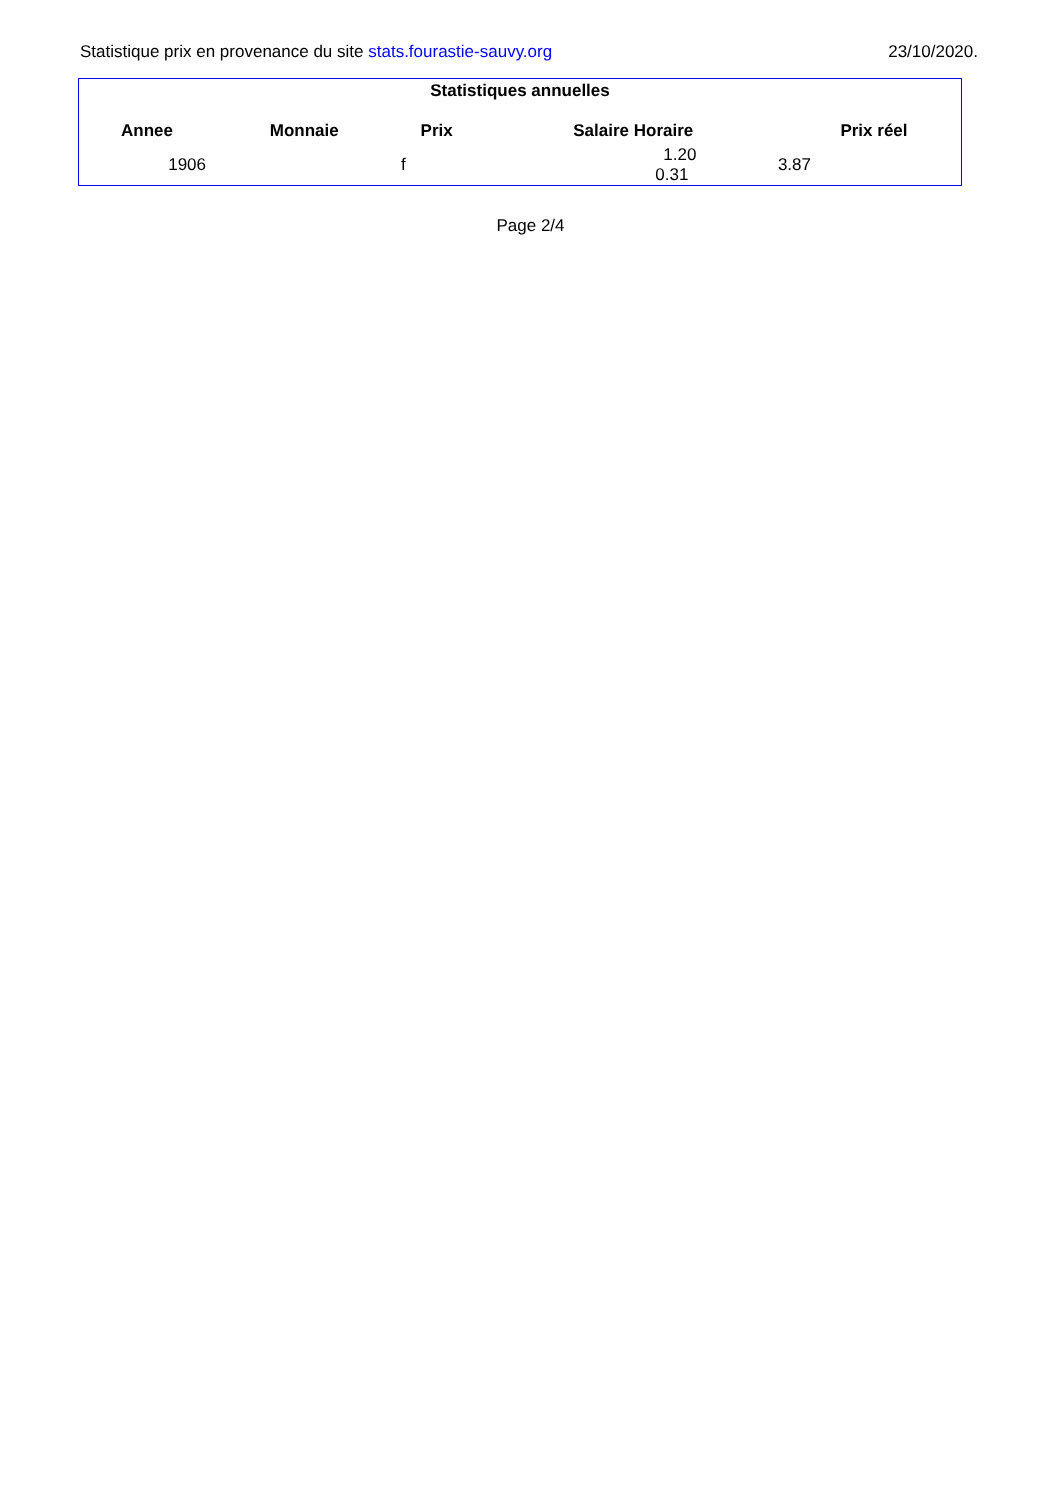Statistique prix en provenance du site stats.fourastie-sauvy.org 23/10/2020.
Statistiques annuelles
| Annee | Monnaie | Prix | Salaire Horaire | Prix réel |
| --- | --- | --- | --- | --- |
| 1906 | f | 1.20 0.31 | 3.87 |
Page 2/4